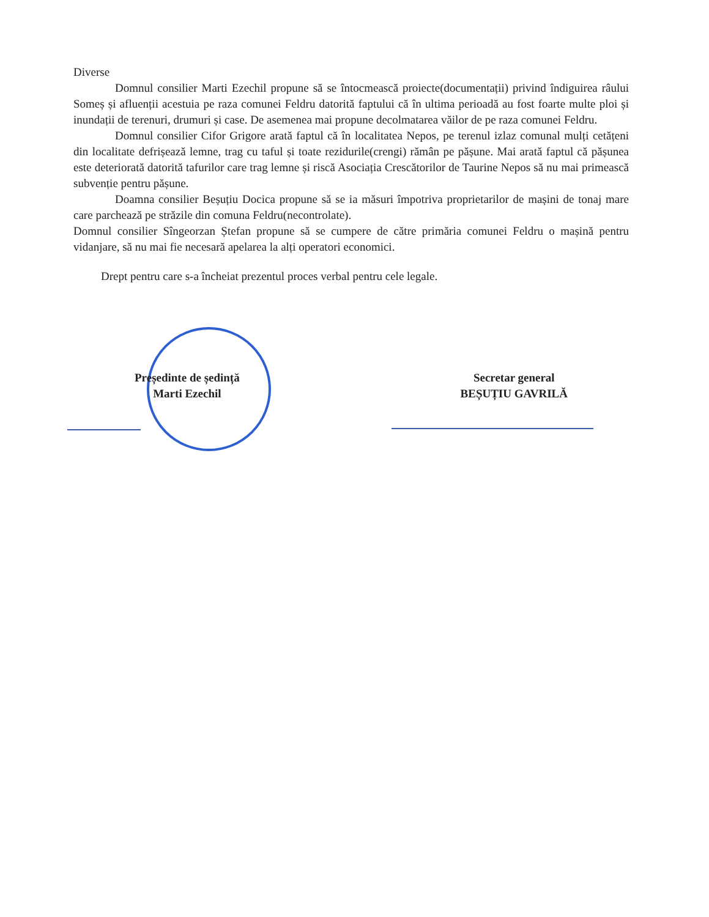Diverse
Domnul consilier Marti Ezechil propune să se întocmească proiecte(documentații) privind îndiguirea râului Someș și afluenții acestuia pe raza comunei Feldru datorită faptului că în ultima perioadă au fost foarte multe ploi și inundații de terenuri, drumuri și case. De asemenea mai propune decolmatarea văilor de pe raza comunei Feldru.
Domnul consilier Cifor Grigore arată faptul că în localitatea Nepos, pe terenul izlaz comunal mulți cetățeni din localitate defrișează lemne, trag cu taful și toate rezidurile(crengi) rămân pe pășune. Mai arată faptul că pășunea este deteriorată datorită tafurilor care trag lemne și riscă Asociația Crescătorilor de Taurine Nepos să nu mai primească subvenție pentru pășune.
Doamna consilier Beșuțiu Docica propune să se ia măsuri împotriva proprietarilor de mașini de tonaj mare care parchează pe străzile din comuna Feldru(necontrolate).
Domnul consilier Sîngeorzan Ștefan propune să se cumpere de către primăria comunei Feldru o mașină pentru vidanjare, să nu mai fie necesară apelarea la alți operatori economici.
Drept pentru care s-a încheiat prezentul proces verbal pentru cele legale.
Președinte de ședință
Marti Ezechil
Secretar general
BEȘUȚIU GAVRILĂ